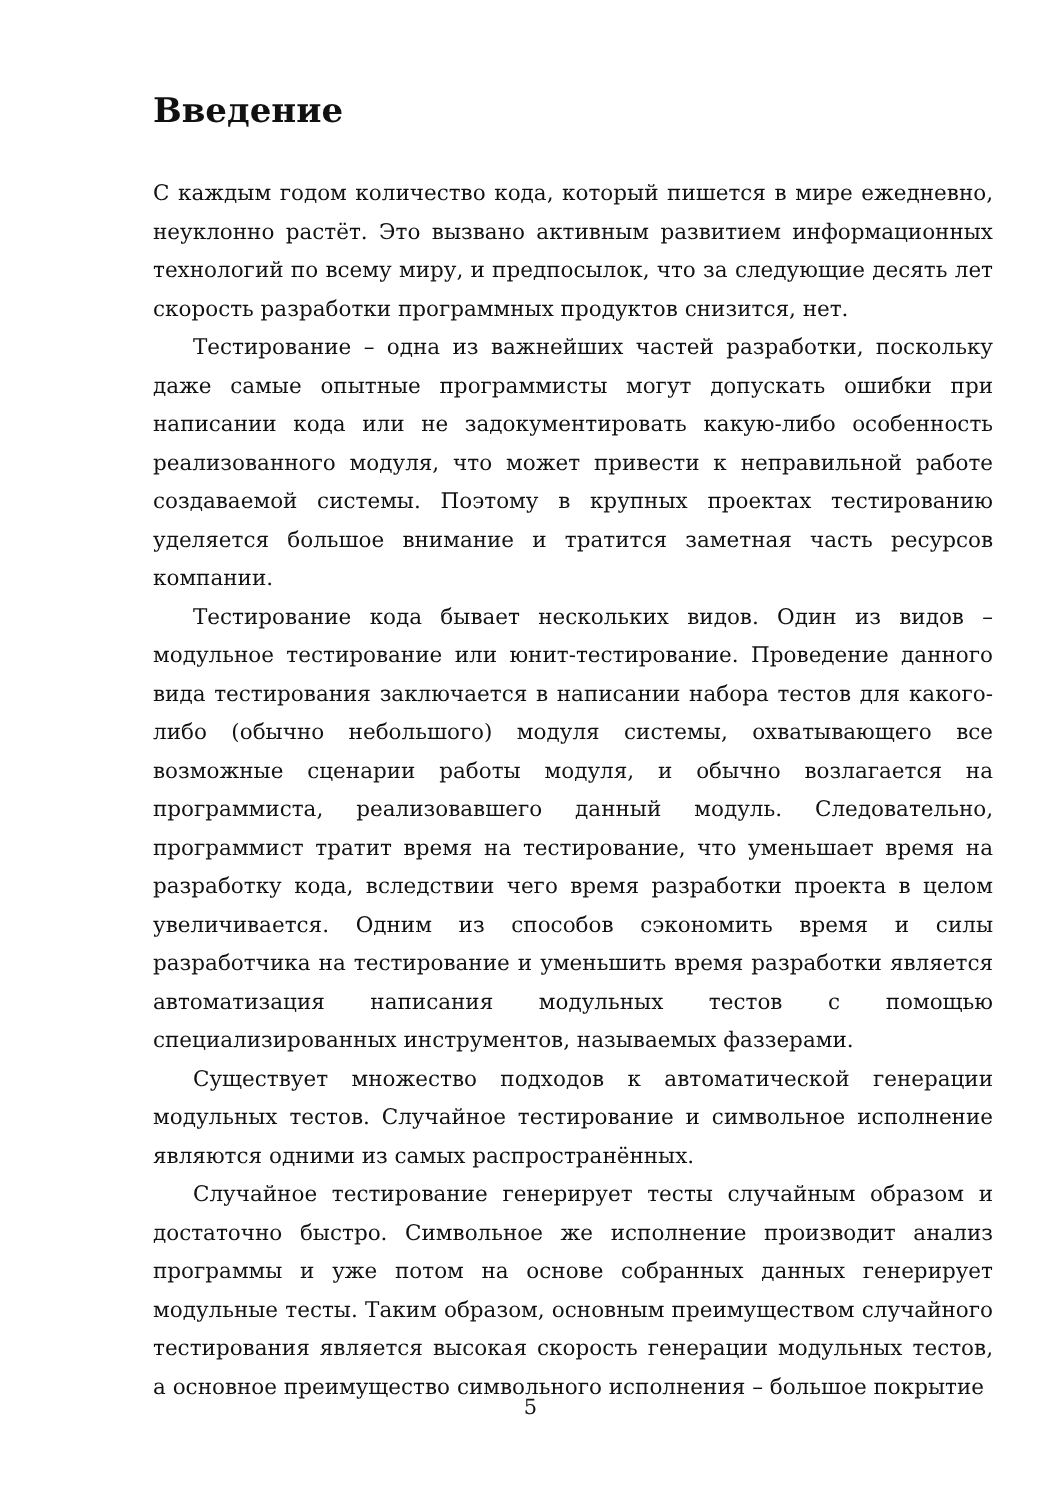Введение
С каждым годом количество кода, который пишется в мире ежедневно, неуклонно растёт. Это вызвано активным развитием информационных технологий по всему миру, и предпосылок, что за следующие десять лет скорость разработки программных продуктов снизится, нет.
Тестирование – одна из важнейших частей разработки, поскольку даже самые опытные программисты могут допускать ошибки при написании кода или не задокументировать какую-либо особенность реализованного модуля, что может привести к неправильной работе создаваемой системы. Поэтому в крупных проектах тестированию уделяется большое внимание и тратится заметная часть ресурсов компании.
Тестирование кода бывает нескольких видов. Один из видов – модульное тестирование или юнит-тестирование. Проведение данного вида тестирования заключается в написании набора тестов для какого-либо (обычно небольшого) модуля системы, охватывающего все возможные сценарии работы модуля, и обычно возлагается на программиста, реализовавшего данный модуль. Следовательно, программист тратит время на тестирование, что уменьшает время на разработку кода, вследствии чего время разработки проекта в целом увеличивается. Одним из способов сэкономить время и силы разработчика на тестирование и уменьшить время разработки является автоматизация написания модульных тестов с помощью специализированных инструментов, называемых фаззерами.
Существует множество подходов к автоматической генерации модульных тестов. Случайное тестирование и символьное исполнение являются одними из самых распространённых.
Случайное тестирование генерирует тесты случайным образом и достаточно быстро. Символьное же исполнение производит анализ программы и уже потом на основе собранных данных генерирует модульные тесты. Таким образом, основным преимуществом случайного тестирования является высокая скорость генерации модульных тестов, а основное преимущество символьного исполнения – большое покрытие
5